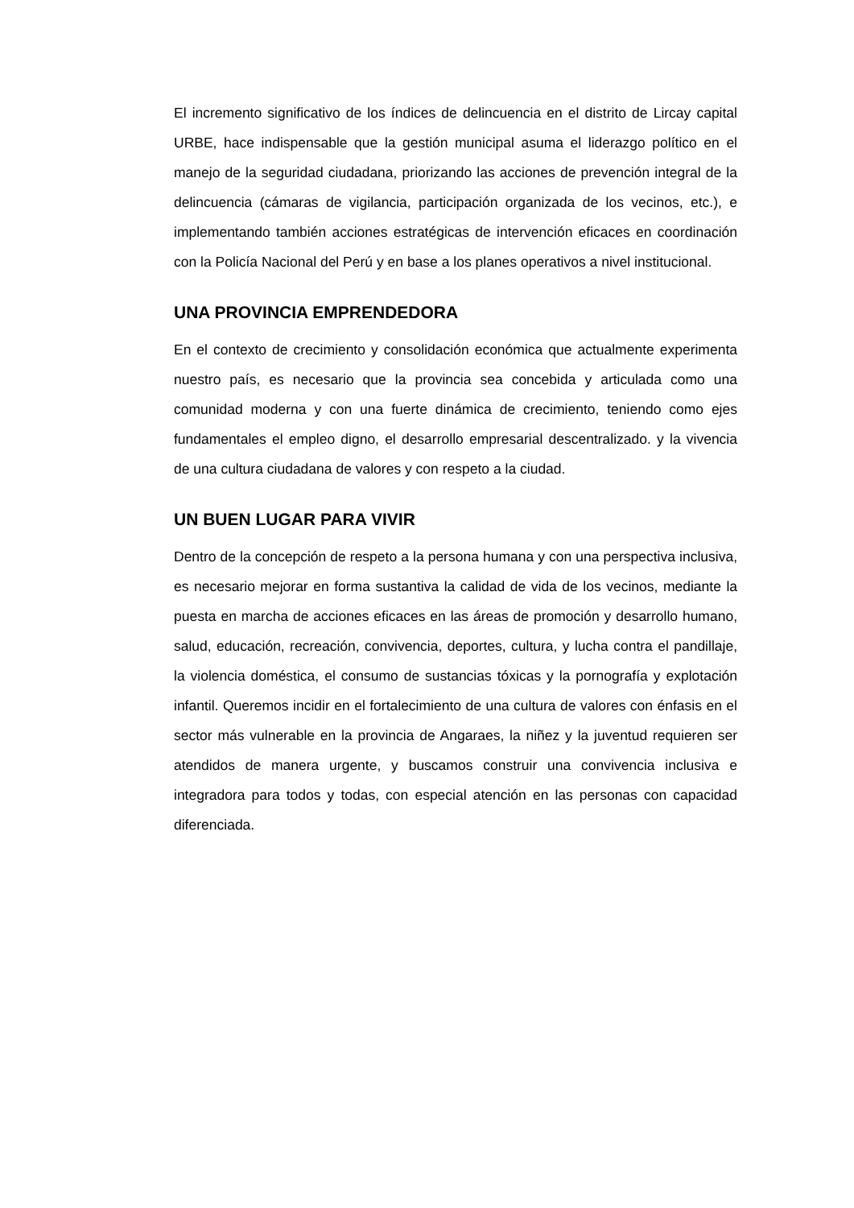El incremento significativo de los índices de delincuencia en el distrito de Lircay capital URBE, hace indispensable que la gestión municipal asuma el liderazgo político en el manejo de la seguridad ciudadana, priorizando las acciones de prevención integral de la delincuencia (cámaras de vigilancia, participación organizada de los vecinos, etc.), e implementando también acciones estratégicas de intervención eficaces en coordinación con la Policía Nacional del Perú y en base a los planes operativos a nivel institucional.
UNA PROVINCIA EMPRENDEDORA
En el contexto de crecimiento y consolidación económica que actualmente experimenta nuestro país, es necesario que la provincia sea concebida y articulada como una comunidad moderna y con una fuerte dinámica de crecimiento, teniendo como ejes fundamentales el empleo digno, el desarrollo empresarial descentralizado. y la vivencia de una cultura ciudadana de valores y con respeto a la ciudad.
UN BUEN LUGAR PARA VIVIR
Dentro de la concepción de respeto a la persona humana y con una perspectiva inclusiva, es necesario mejorar en forma sustantiva la calidad de vida de los vecinos, mediante la puesta en marcha de acciones eficaces en las áreas de promoción y desarrollo humano, salud, educación, recreación, convivencia, deportes, cultura, y lucha contra el pandillaje, la violencia doméstica, el consumo de sustancias tóxicas y la pornografía y explotación infantil. Queremos incidir en el fortalecimiento de una cultura de valores con énfasis en el sector más vulnerable en la provincia de Angaraes, la niñez y la juventud requieren ser atendidos de manera urgente, y buscamos construir una convivencia inclusiva e integradora para todos y todas, con especial atención en las personas con capacidad diferenciada.